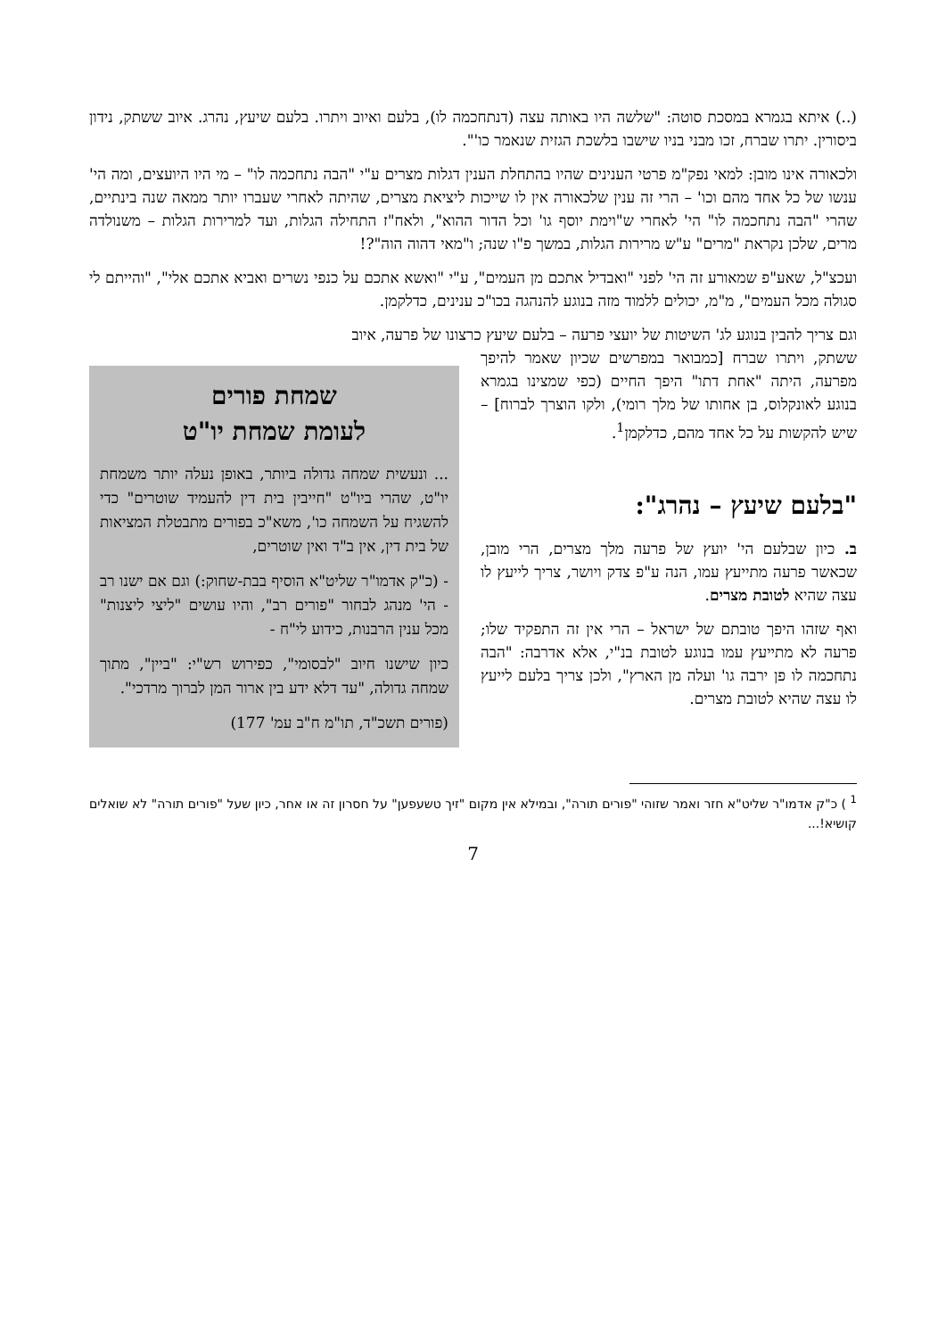(..) איתא בגמרא במסכת סוטה: "שלשה היו באותה עצה (דנתחכמה לו), בלעם ואיוב ויתרו. בלעם שיעץ, נהרג. איוב ששתק, נידון ביסורין. יתרו שברח, זכו מבני בניו שישבו בלשכת הגזית שנאמר כו'".
ולכאורה אינו מובן: למאי נפק"מ פרטי הענינים שהיו בהתחלת הענין דגלות מצרים ע"י "הבה נתחכמה לו" – מי היו היועצים, ומה הי' ענשו של כל אחד מהם וכו' – הרי זה ענין שלכאורה אין לו שייכות ליציאת מצרים, שהיתה לאחרי שעברו יותר ממאה שנה בינתיים, שהרי "הבה נתחכמה לו" הי' לאחרי ש"וימת יוסף גו' וכל הדור ההוא", ולאח"ז התחילה הגלות, ועד למרירות הגלות – משנולדה מרים, שלכן נקראת "מרים" ע"ש מרירות הגלות, במשך פ"ו שנה; ו"מאי דהוה הוה"?!
ועכצ"ל, שאע"פ שמאורע זה הי' לפני "ואבדיל אתכם מן העמים", ע"י "ואשא אתכם על כנפי נשרים ואביא אתכם אלי", "והייתם לי סגולה מכל העמים", מ"מ, יכולים ללמוד מזה בנוגע להנהגה בכו"כ ענינים, כדלקמן.
וגם צריך להבין בנוגע לג' השיטות של יועצי פרעה – בלעם שיעץ כרצונו של פרעה, איוב
ששתק, ויתרו שברח [כמבואר במפרשים שכיון שאמר להיפך מפרעה, היתה "אחת דתו" היפך החיים (כפי שמצינו בגמרא בנוגע לאונקלוס, בן אחותו של מלך רומי), ולקו הוצרך לברוח] – שיש להקשות על כל אחד מהם, כדלקמן<sup>1</sup>.
"בלעם שיעץ – נהרג":
ב. כיון שבלעם הי' יועץ של פרעה מלך מצרים, הרי מובן, שכאשר פרעה מתייעץ עמו, הנה ע"פ צדק ויושר, צריך לייעץ לו עצה שהיא לטובת מצרים.
ואף שזהו היפך טובתם של ישראל – הרי אין זה התפקיד שלו; פרעה לא מתייעץ עמו בנוגע לטובת בנ"י, אלא אדרבה: "הבה נתחכמה לו פן ירבה גו' ועלה מן הארץ", ולכן צריך בלעם לייעץ לו עצה שהיא לטובת מצרים.
שמחת פורים
לעומת שמחת יו"ט
... ונעשית שמחה גדולה ביותר, באופן נעלה יותר משמחת יו"ט, שהרי ביו"ט "חייבין בית דין להעמיד שוטרים" כדי להשגיח על השמחה כו', משא"כ בפורים מתבטלת המציאות של בית דין, אין ב"ד ואין שוטרים,
- (כ"ק אדמו"ר שליט"א הוסיף בבת-שחוק:) וגם אם ישנו רב - הי' מנהג לבחור "פורים רב", והיו עושים "ליצי ליצנות" מכל ענין הרבנות, כידוע לי"ח -
כיון שישנו חיוב "לבסומי", כפירוש רש"י: "ביין", מתוך שמחה גדולה, "עד דלא ידע בין ארור המן לברוך מרדכי".
(פורים תשכ"ד, תו"מ ח"ב עמ' 177)
<sup>1</sup> ) כ"ק אדמו"ר שליט"א חזר ואמר שזוהי "פורים תורה", ובמילא אין מקום "זיך טשעפען" על חסרון זה או אחר, כיון שעל "פורים תורה" לא שואלים קושיא!...
7